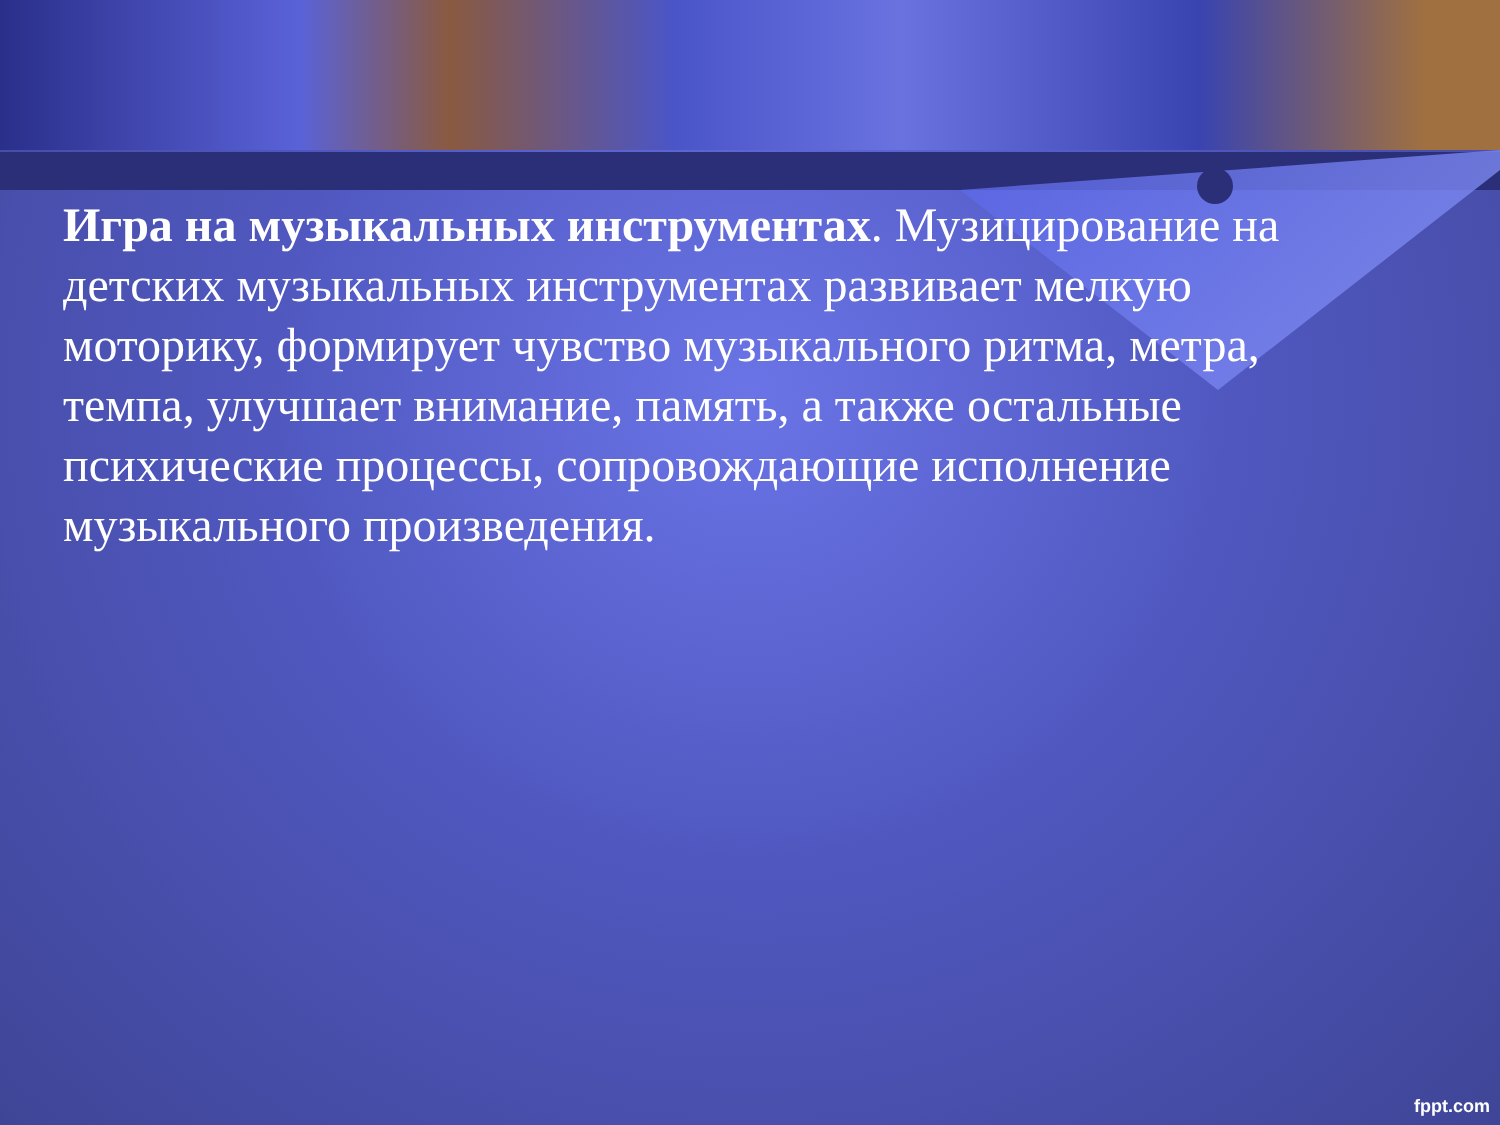Игра на музыкальных инструментах. Музицирование на детских музыкальных инструментах развивает мелкую моторику, формирует чувство музыкального ритма, метра, темпа, улучшает внимание, память, а также остальные психические процессы, сопровождающие исполнение музыкального произведения.
fppt.com